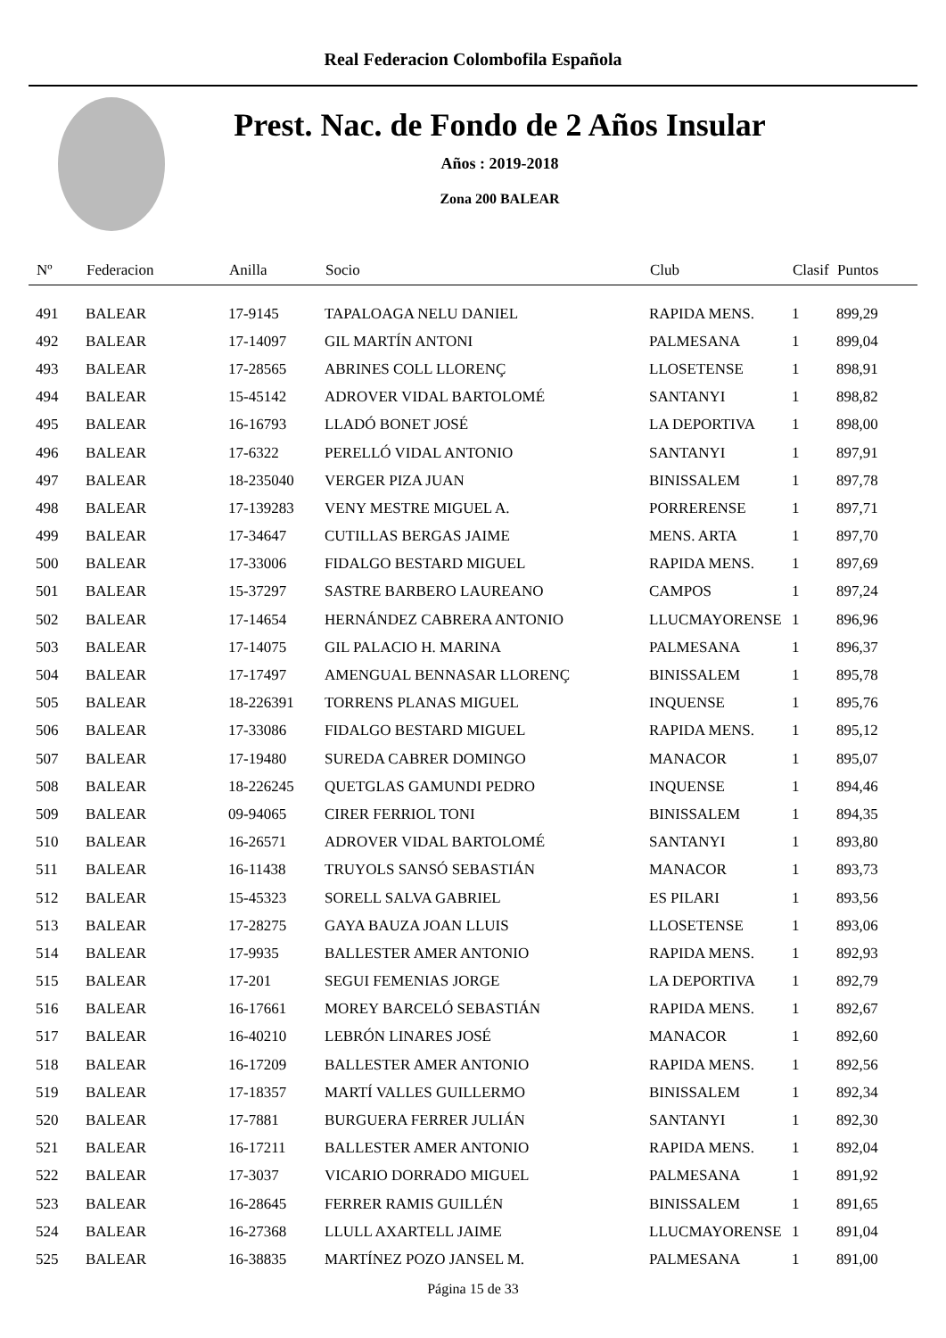Real Federacion Colombofila Española
Prest. Nac. de Fondo de 2 Años Insular
Años : 2019-2018
Zona 200 BALEAR
| Nº | Federacion | Anilla | Socio | Club | Clasif | Puntos |
| --- | --- | --- | --- | --- | --- | --- |
| 491 | BALEAR | 17-9145 | TAPALOAGA NELU DANIEL | RAPIDA MENS. | 1 | 899,29 |
| 492 | BALEAR | 17-14097 | GIL MARTÍN ANTONI | PALMESANA | 1 | 899,04 |
| 493 | BALEAR | 17-28565 | ABRINES COLL LLORENÇ | LLOSETENSE | 1 | 898,91 |
| 494 | BALEAR | 15-45142 | ADROVER VIDAL BARTOLOMÉ | SANTANYI | 1 | 898,82 |
| 495 | BALEAR | 16-16793 | LLADÓ BONET JOSÉ | LA DEPORTIVA | 1 | 898,00 |
| 496 | BALEAR | 17-6322 | PERELLÓ VIDAL ANTONIO | SANTANYI | 1 | 897,91 |
| 497 | BALEAR | 18-235040 | VERGER PIZA JUAN | BINISSALEM | 1 | 897,78 |
| 498 | BALEAR | 17-139283 | VENY MESTRE MIGUEL A. | PORRERENSE | 1 | 897,71 |
| 499 | BALEAR | 17-34647 | CUTILLAS BERGAS JAIME | MENS. ARTA | 1 | 897,70 |
| 500 | BALEAR | 17-33006 | FIDALGO BESTARD MIGUEL | RAPIDA MENS. | 1 | 897,69 |
| 501 | BALEAR | 15-37297 | SASTRE BARBERO LAUREANO | CAMPOS | 1 | 897,24 |
| 502 | BALEAR | 17-14654 | HERNÁNDEZ CABRERA ANTONIO | LLUCMAYORENSE | 1 | 896,96 |
| 503 | BALEAR | 17-14075 | GIL PALACIO H. MARINA | PALMESANA | 1 | 896,37 |
| 504 | BALEAR | 17-17497 | AMENGUAL BENNASAR LLORENÇ | BINISSALEM | 1 | 895,78 |
| 505 | BALEAR | 18-226391 | TORRENS PLANAS MIGUEL | INQUENSE | 1 | 895,76 |
| 506 | BALEAR | 17-33086 | FIDALGO BESTARD MIGUEL | RAPIDA MENS. | 1 | 895,12 |
| 507 | BALEAR | 17-19480 | SUREDA CABRER DOMINGO | MANACOR | 1 | 895,07 |
| 508 | BALEAR | 18-226245 | QUETGLAS GAMUNDI PEDRO | INQUENSE | 1 | 894,46 |
| 509 | BALEAR | 09-94065 | CIRER FERRIOL TONI | BINISSALEM | 1 | 894,35 |
| 510 | BALEAR | 16-26571 | ADROVER VIDAL BARTOLOMÉ | SANTANYI | 1 | 893,80 |
| 511 | BALEAR | 16-11438 | TRUYOLS SANSÓ SEBASTIÁN | MANACOR | 1 | 893,73 |
| 512 | BALEAR | 15-45323 | SORELL SALVA GABRIEL | ES PILARI | 1 | 893,56 |
| 513 | BALEAR | 17-28275 | GAYA BAUZA JOAN LLUIS | LLOSETENSE | 1 | 893,06 |
| 514 | BALEAR | 17-9935 | BALLESTER AMER ANTONIO | RAPIDA MENS. | 1 | 892,93 |
| 515 | BALEAR | 17-201 | SEGUI FEMENIAS JORGE | LA DEPORTIVA | 1 | 892,79 |
| 516 | BALEAR | 16-17661 | MOREY BARCELÓ SEBASTIÁN | RAPIDA MENS. | 1 | 892,67 |
| 517 | BALEAR | 16-40210 | LEBRÓN LINARES JOSÉ | MANACOR | 1 | 892,60 |
| 518 | BALEAR | 16-17209 | BALLESTER AMER ANTONIO | RAPIDA MENS. | 1 | 892,56 |
| 519 | BALEAR | 17-18357 | MARTÍ VALLES GUILLERMO | BINISSALEM | 1 | 892,34 |
| 520 | BALEAR | 17-7881 | BURGUERA FERRER JULIÁN | SANTANYI | 1 | 892,30 |
| 521 | BALEAR | 16-17211 | BALLESTER AMER ANTONIO | RAPIDA MENS. | 1 | 892,04 |
| 522 | BALEAR | 17-3037 | VICARIO DORRADO MIGUEL | PALMESANA | 1 | 891,92 |
| 523 | BALEAR | 16-28645 | FERRER RAMIS GUILLÉN | BINISSALEM | 1 | 891,65 |
| 524 | BALEAR | 16-27368 | LLULL AXARTELL JAIME | LLUCMAYORENSE | 1 | 891,04 |
| 525 | BALEAR | 16-38835 | MARTÍNEZ POZO JANSEL M. | PALMESANA | 1 | 891,00 |
Página 15 de 33